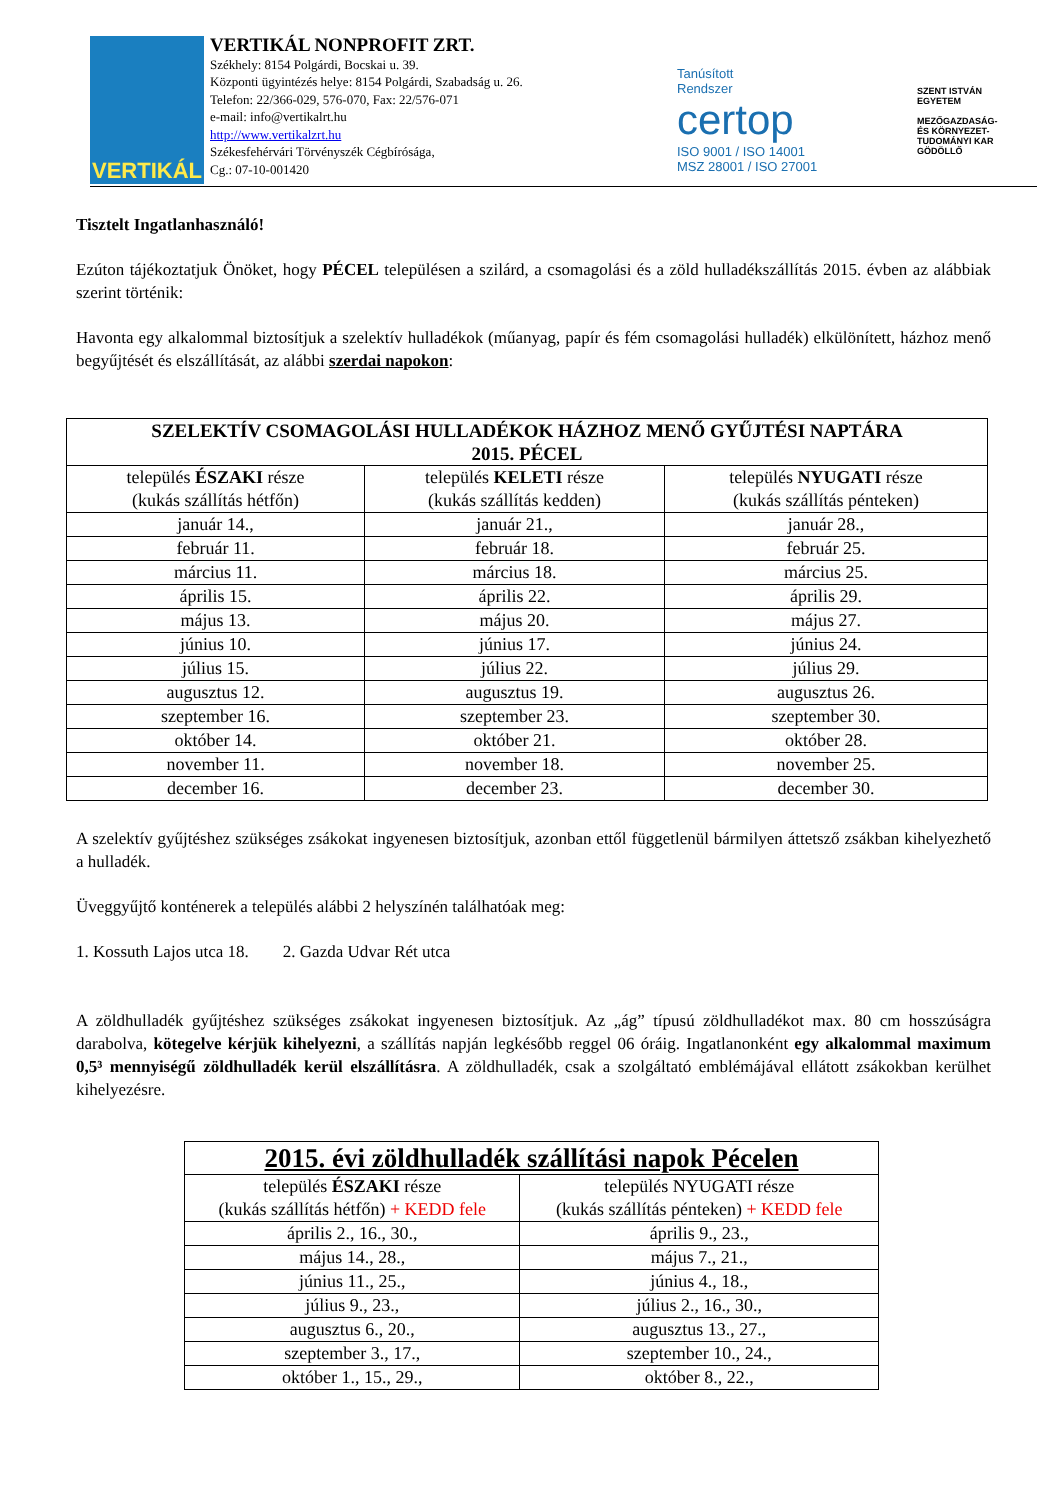VERTIKÁL
VERTIKÁL NONPROFIT ZRT.
Székhely: 8154 Polgárdi, Bocskai u. 39.
Központi ügyintézés helye: 8154 Polgárdi, Szabadság u. 26.
Telefon: 22/366-029, 576-070, Fax: 22/576-071
e-mail: info@vertikalrt.hu
http://www.vertikalzrt.hu
Székesfehérvári Törvényszék Cégbírósága,
Cg.: 07-10-001420
Tanúsított
Rendszer
certop
ISO 9001 / ISO 14001
MSZ 28001 / ISO 27001
SZENT ISTVÁN
EGYETEM
MEZŐGAZDASÁG-
ÉS KÖRNYEZET-
TUDOMÁNYI KAR
GÖDÖLLŐ
Tisztelt Ingatlanhasználó!
Ezúton tájékoztatjuk Önöket, hogy PÉCEL településen a szilárd, a csomagolási és a zöld hulladékszállítás 2015. évben az alábbiak szerint történik:
Havonta egy alkalommal biztosítjuk a szelektív hulladékok (műanyag, papír és fém csomagolási hulladék) elkülönített, házhoz menő begyűjtését és elszállítását, az alábbi szerdai napokon:
| SZELEKTÍV CSOMAGOLÁSI HULLADÉKOK HÁZHOZ MENŐ GYŰJTÉSI NAPTÁRA 2015. PÉCEL | | |
| --- | --- | --- |
| település ÉSZAKI része (kukás szállítás hétfőn) | település KELETI része (kukás szállítás kedden) | település NYUGATI része (kukás szállítás pénteken) |
| január 14., | január 21., | január 28., |
| február 11. | február 18. | február 25. |
| március 11. | március 18. | március 25. |
| április 15. | április 22. | április 29. |
| május 13. | május 20. | május 27. |
| június 10. | június 17. | június 24. |
| július 15. | július 22. | július 29. |
| augusztus 12. | augusztus 19. | augusztus 26. |
| szeptember 16. | szeptember 23. | szeptember 30. |
| október 14. | október 21. | október 28. |
| november 11. | november 18. | november 25. |
| december 16. | december 23. | december 30. |
A szelektív gyűjtéshez szükséges zsákokat ingyenesen biztosítjuk, azonban ettől függetlenül bármilyen áttetsző zsákban kihelyezhető a hulladék.
Üveggyűjtő konténerek a település alábbi 2 helyszínén találhatóak meg:
1. Kossuth Lajos utca 18. 2. Gazda Udvar Rét utca
A zöldhulladék gyűjtéshez szükséges zsákokat ingyenesen biztosítjuk. Az „ág” típusú zöldhulladékot max. 80 cm hosszúságra darabolva, kötegelve kérjük kihelyezni, a szállítás napján legkésőbb reggel 06 óráig. Ingatlanonként egy alkalommal maximum 0,5³ mennyiségű zöldhulladék kerül elszállításra. A zöldhulladék, csak a szolgáltató emblémájával ellátott zsákokban kerülhet kihelyezésre.
| 2015. évi zöldhulladék szállítási napok Pécelen | |
| --- | --- |
| település ÉSZAKI része (kukás szállítás hétfőn) + KEDD fele | település NYUGATI része (kukás szállítás pénteken) + KEDD fele |
| április 2., 16., 30., | április 9., 23., |
| május 14., 28., | május 7., 21., |
| június 11., 25., | június 4., 18., |
| július 9., 23., | július 2., 16., 30., |
| augusztus 6., 20., | augusztus 13., 27., |
| szeptember 3., 17., | szeptember 10., 24., |
| október 1., 15., 29., | október 8., 22., |